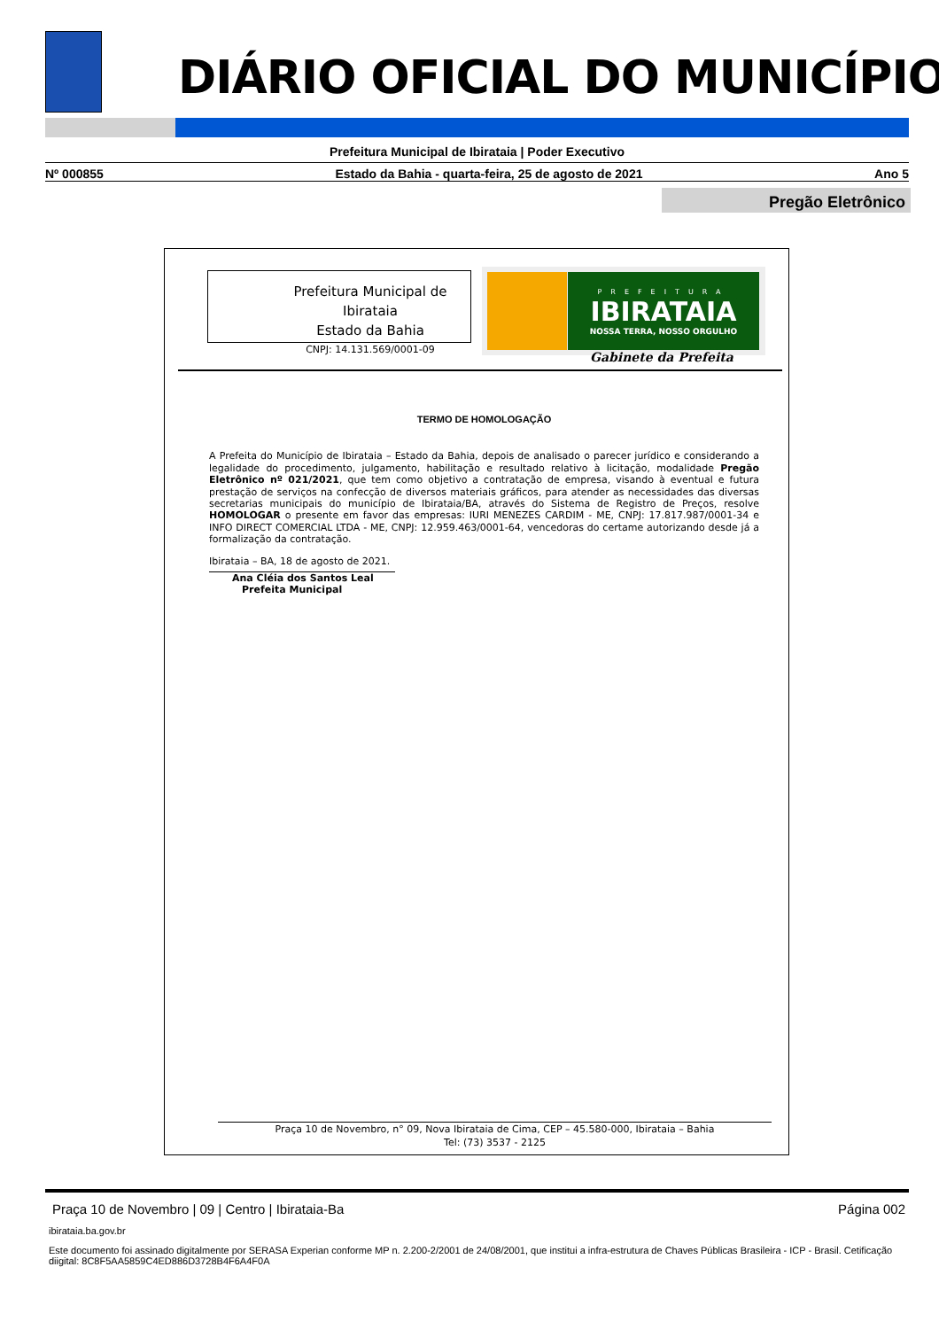DIÁRIO OFICIAL DO MUNICÍPIO
Prefeitura Municipal de Ibirataia | Poder Executivo
Nº 000855 Estado da Bahia - quarta-feira, 25 de agosto de 2021 Ano 5
Pregão Eletrônico
Prefeitura Municipal de Ibirataia
Estado da Bahia
CNPJ: 14.131.569/0001-09
PREFEITURA
IBIRATAIA
NOSSA TERRA, NOSSO ORGULHO
Gabinete da Prefeita
TERMO DE HOMOLOGAÇÃO
A Prefeita do Município de Ibirataia – Estado da Bahia, depois de analisado o parecer jurídico e considerando a legalidade do procedimento, julgamento, habilitação e resultado relativo à licitação, modalidade Pregão Eletrônico nº 021/2021, que tem como objetivo a contratação de empresa, visando à eventual e futura prestação de serviços na confecção de diversos materiais gráficos, para atender as necessidades das diversas secretarias municipais do município de Ibirataia/BA, através do Sistema de Registro de Preços, resolve HOMOLOGAR o presente em favor das empresas: IURI MENEZES CARDIM - ME, CNPJ: 17.817.987/0001-34 e INFO DIRECT COMERCIAL LTDA - ME, CNPJ: 12.959.463/0001-64, vencedoras do certame autorizando desde já a formalização da contratação.
Ibirataia – BA, 18 de agosto de 2021.
Ana Cléia dos Santos Leal
Prefeita Municipal
Praça 10 de Novembro, n° 09, Nova Ibirataia de Cima, CEP – 45.580-000, Ibirataia – Bahia
Tel: (73) 3537 - 2125
Praça 10 de Novembro | 09 | Centro | Ibirataia-Ba Página 002
ibirataia.ba.gov.br
Este documento foi assinado digitalmente por SERASA Experian conforme MP n. 2.200-2/2001 de 24/08/2001, que institui a infra-estrutura de Chaves Públicas Brasileira - ICP - Brasil. Cetificação diigital: 8C8F5AA5859C4ED886D3728B4F6A4F0A